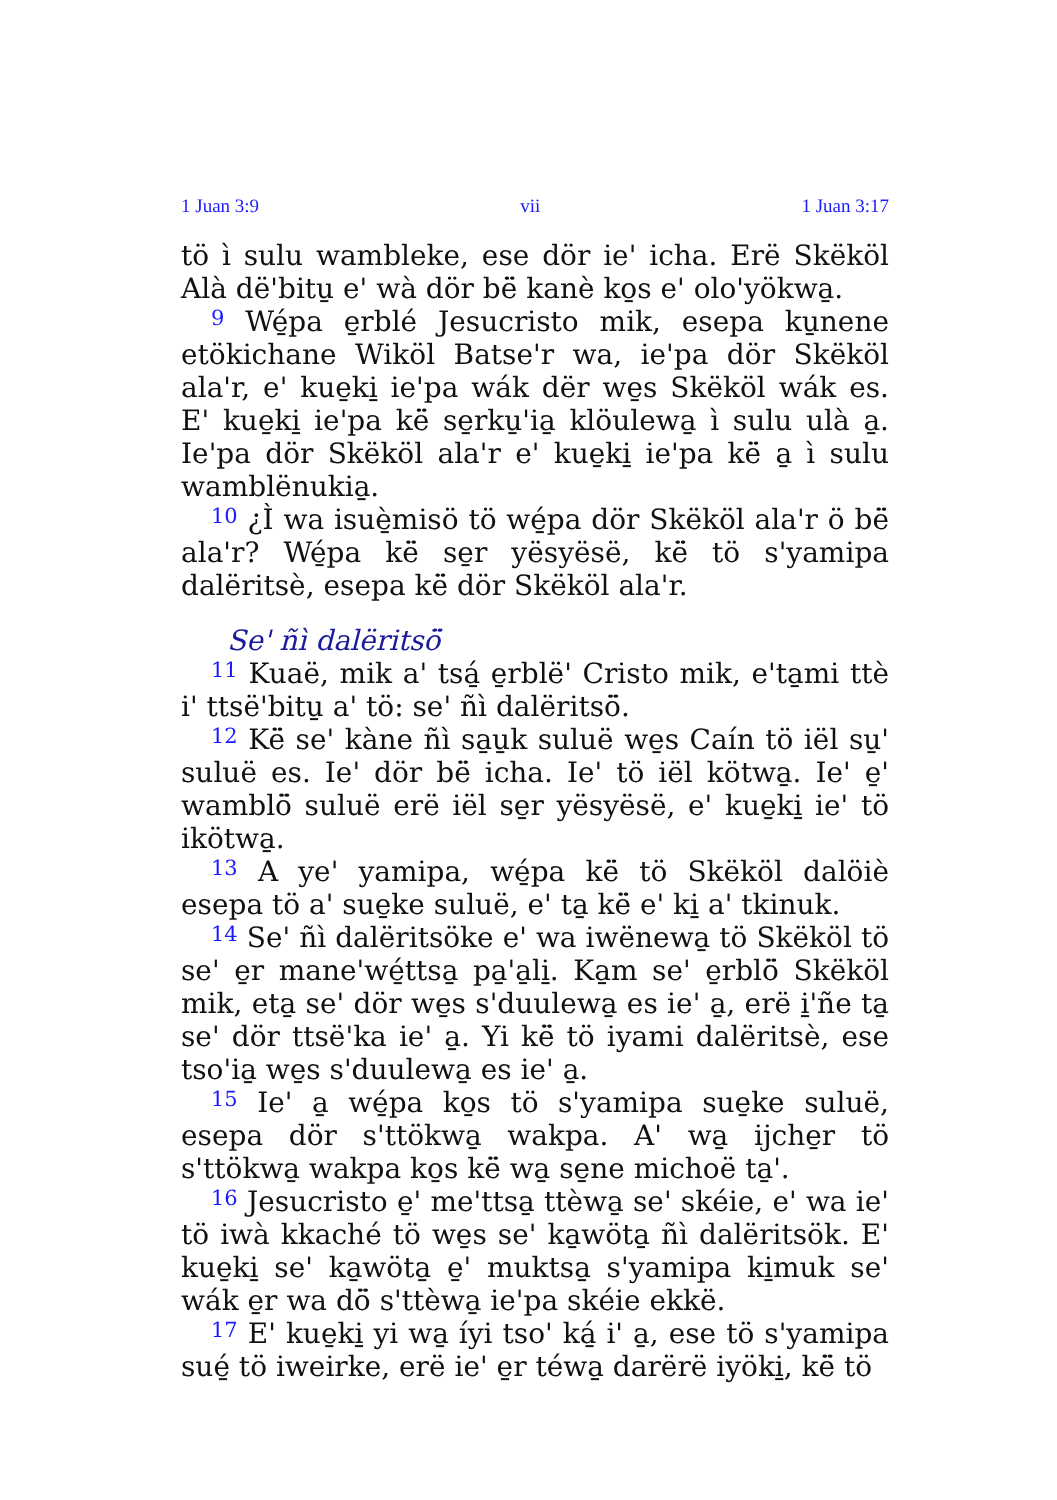1 Juan 3:9 vii 1 Juan 3:17
tö ì sulu wambleke, ese dör ie' icha. Erë Skëköl Alà dë'bitu̱ e' wà dör bë̈ kanè ko̱s e' olo'yökwa̱.
<sup>9</sup> Wé̱pa e̱rblé Jesucristo mik, esepa ku̱nene etökichane Wiköl Batse'r wa, ie'pa dör Skëköl ala'r, e' kue̱ki̱ ie'pa wák dër we̱s Skëköl wák es. E' kue̱ki̱ ie'pa kë̈ se̱rku̱'ia̱ klöulewa̱ ì sulu ulà a̱. Ie'pa dör Skëköl ala'r e' kue̱ki̱ ie'pa kë̈ a̱ ì sulu wamblënukia̱.
<sup>10</sup> ¿Ì wa isuè̱misö tö wé̱pa dör Skëköl ala'r ö bë̈ ala'r? Wé̱pa kë̈ se̱r yësyësë, kë̈ tö s'yamipa dalëritsè, esepa kë̈ dör Skëköl ala'r.
Se' ñì dalëritsö̈
<sup>11</sup> Kuaë, mik a' tsá̱ e̱rblë' Cristo mik, e'ta̱mi ttè i' ttsë'bitu̱ a' tö: se' ñì dalëritsö̈.
<sup>12</sup> Kë̈ se' kàne ñì sa̱u̱k suluë we̱s Caín tö iël su̱' suluë es. Ie' dör bë̈ icha. Ie' tö iël kötwa̱. Ie' e̱' wamblö̈ suluë erë iël se̱r yësyësë, e' kue̱ki̱ ie' tö ikötwa̱.
<sup>13</sup> A ye' yamipa, wé̱pa kë̈ tö Skëköl dalöiè esepa tö a' sue̱ke suluë, e' ta̱ kë̈ e' ki̱ a' tkinuk.
<sup>14</sup> Se' ñì dalëritsöke e' wa iwënewa̱ tö Skëköl tö se' e̱r mane'wé̱ttsa̱ pa̱'a̱li̱. Ka̱m se' e̱rblö̈ Skëköl mik, eta̱ se' dör we̱s s'duulewa̱ es ie' a̱, erë i̱'ñe ta̱ se' dör ttsë'ka ie' a̱. Yi kë̈ tö iyami dalëritsè, ese tso'ia̱ we̱s s'duulewa̱ es ie' a̱.
<sup>15</sup> Ie' a̱ wé̱pa ko̱s tö s'yamipa sue̱ke suluë, esepa dör s'ttökwa̱ wakpa. A' wa̱ ijche̱r tö s'ttökwa̱ wakpa ko̱s kë̈ wa̱ se̱ne michoë ta̱'.
<sup>16</sup> Jesucristo e̱' me'ttsa̱ ttèwa̱ se' skéie, e' wa ie' tö iwà kkaché tö we̱s se' ka̱wöta̱ ñì dalëritsök. E' kue̱ki̱ se' ka̱wöta̱ e̱' muktsa̱ s'yamipa ki̱muk se' wák e̱r wa dö̈ s'ttèwa̱ ie'pa skéie ekkë.
<sup>17</sup> E' kue̱ki̱ yi wa̱ íyi tso' ká̱ i' a̱, ese tö s'yamipa sué̱ tö iweirke, erë ie' e̱r téwa̱ darërë iyöki̱, kë̈ tö